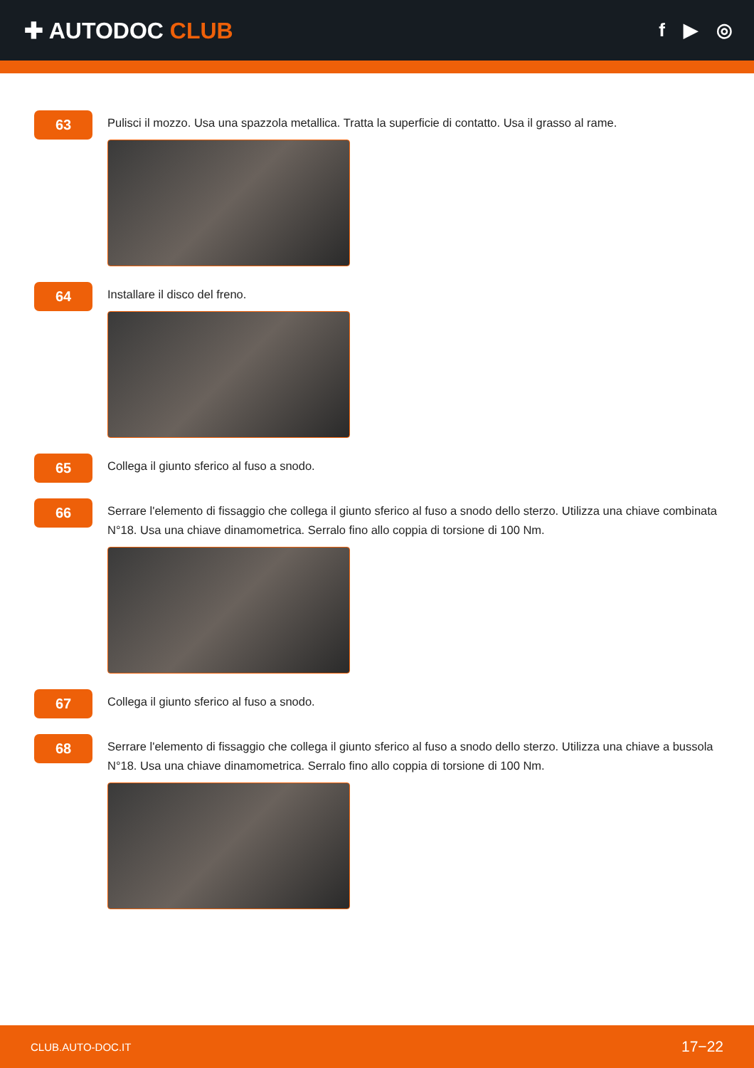✚ AUTODOC CLUB
f ▶ ◎
63
Pulisci il mozzo. Usa una spazzola metallica. Tratta la superficie di contatto. Usa il grasso al rame.
64
Installare il disco del freno.
65
Collega il giunto sferico al fuso a snodo.
66
Serrare l'elemento di fissaggio che collega il giunto sferico al fuso a snodo dello sterzo. Utilizza una chiave combinata N°18. Usa una chiave dinamometrica. Serralo fino allo coppia di torsione di 100 Nm.
67
Collega il giunto sferico al fuso a snodo.
68
Serrare l'elemento di fissaggio che collega il giunto sferico al fuso a snodo dello sterzo. Utilizza una chiave a bussola N°18. Usa una chiave dinamometrica. Serralo fino allo coppia di torsione di 100 Nm.
CLUB.AUTO-DOC.IT 17−22